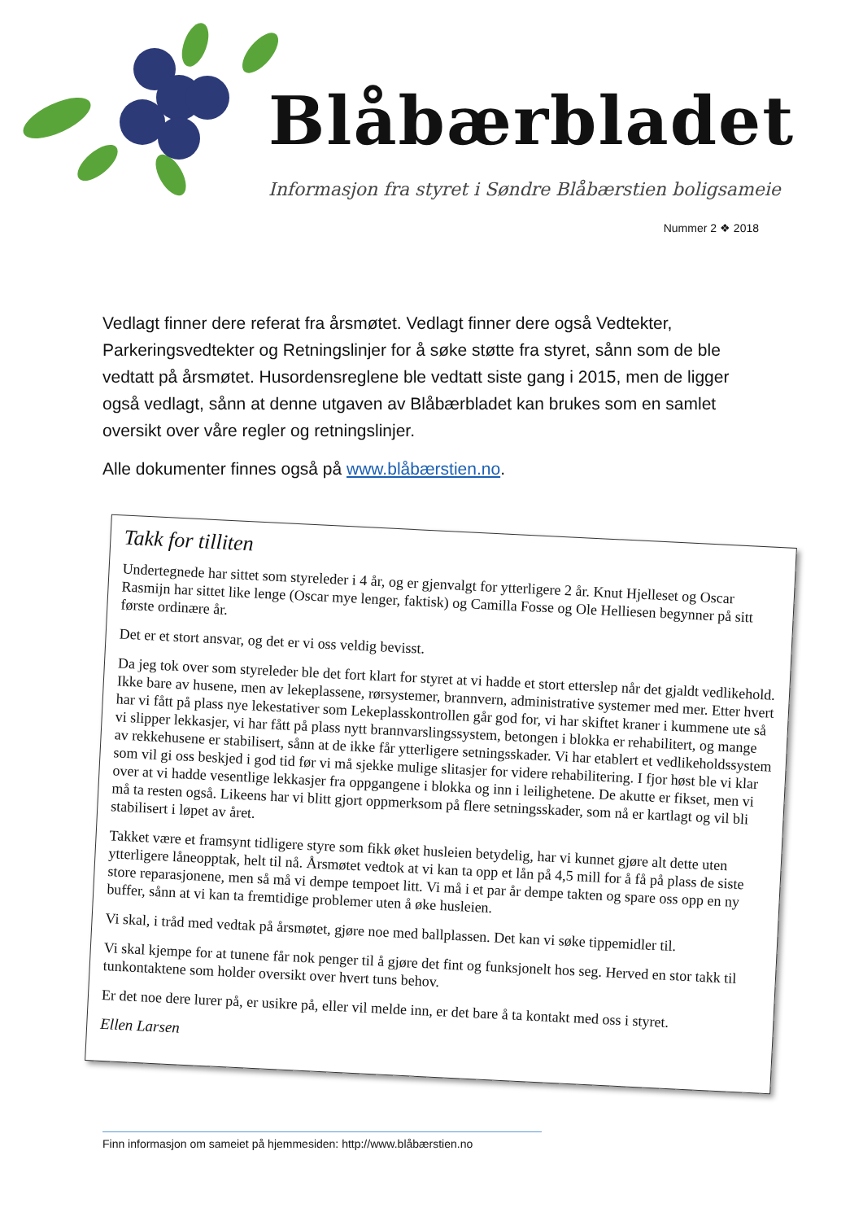Blåbærbladet
Informasjon fra styret i Søndre Blåbærstien boligsameie
Nummer 2 ❖ 2018
Vedlagt finner dere referat fra årsmøtet. Vedlagt finner dere også Vedtekter, Parkeringsvedtekter og Retningslinjer for å søke støtte fra styret, sånn som de ble vedtatt på årsmøtet. Husordensreglene ble vedtatt siste gang i 2015, men de ligger også vedlagt, sånn at denne utgaven av Blåbærbladet kan brukes som en samlet oversikt over våre regler og retningslinjer.
Alle dokumenter finnes også på www.blåbærstien.no.
Takk for tilliten
Undertegnede har sittet som styreleder i 4 år, og er gjenvalgt for ytterligere 2 år. Knut Hjelleset og Oscar Rasmijn har sittet like lenge (Oscar mye lenger, faktisk) og Camilla Fosse og Ole Helliesen begynner på sitt første ordinære år.
Det er et stort ansvar, og det er vi oss veldig bevisst.
Da jeg tok over som styreleder ble det fort klart for styret at vi hadde et stort etterslep når det gjaldt vedlikehold. Ikke bare av husene, men av lekeplassene, rørsystemer, brannvern, administrative systemer med mer. Etter hvert har vi fått på plass nye lekestativer som Lekeplasskontrollen går god for, vi har skiftet kraner i kummene ute så vi slipper lekkasjer, vi har fått på plass nytt brannvarslingssystem, betongen i blokka er rehabilitert, og mange av rekkehusene er stabilisert, sånn at de ikke får ytterligere setningsskader. Vi har etablert et vedlikeholdssystem som vil gi oss beskjed i god tid før vi må sjekke mulige slitasjer for videre rehabilitering. I fjor høst ble vi klar over at vi hadde vesentlige lekkasjer fra oppgangene i blokka og inn i leilighetene. De akutte er fikset, men vi må ta resten også. Likeens har vi blitt gjort oppmerksom på flere setningsskader, som nå er kartlagt og vil bli stabilisert i løpet av året.
Takket være et framsynt tidligere styre som fikk øket husleien betydelig, har vi kunnet gjøre alt dette uten ytterligere låneopptak, helt til nå. Årsmøtet vedtok at vi kan ta opp et lån på 4,5 mill for å få på plass de siste store reparasjonene, men så må vi dempe tempoet litt. Vi må i et par år dempe takten og spare oss opp en ny buffer, sånn at vi kan ta fremtidige problemer uten å øke husleien.
Vi skal, i tråd med vedtak på årsmøtet, gjøre noe med ballplassen. Det kan vi søke tippemidler til.
Vi skal kjempe for at tunene får nok penger til å gjøre det fint og funksjonelt hos seg. Herved en stor takk til tunkontaktene som holder oversikt over hvert tuns behov.
Er det noe dere lurer på, er usikre på, eller vil melde inn, er det bare å ta kontakt med oss i styret.
Ellen Larsen
Finn informasjon om sameiet på hjemmesiden: http://www.blåbærstien.no